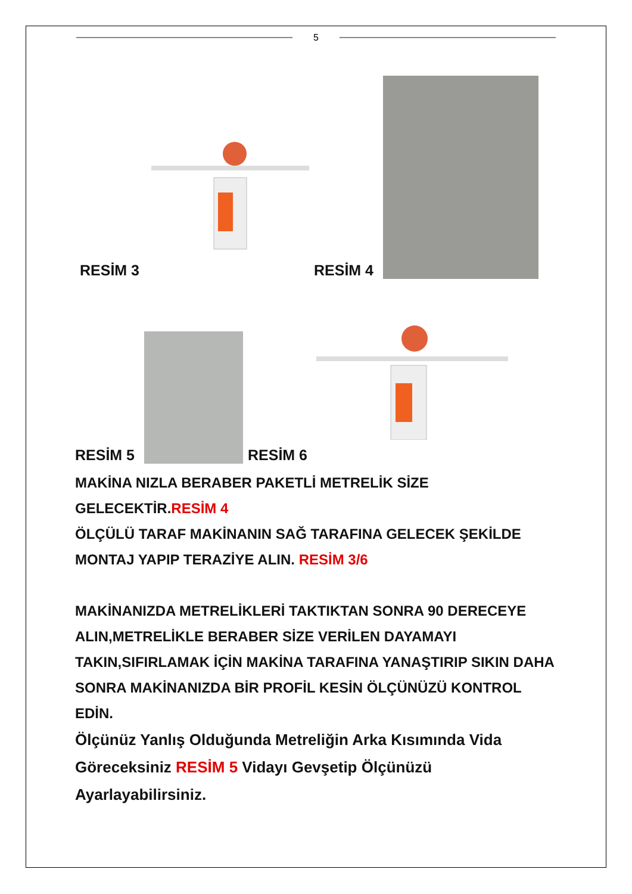5
RESİM 3 RESİM 4
RESİM 5
RESİM 6
MAKİNA NIZLA BERABER PAKETLİ METRELİK SİZE GELECEKTİR.RESİM 4
ÖLÇÜLÜ TARAF MAKİNANIN SAĞ TARAFINA GELECEK ŞEKİLDE MONTAJ YAPIP TERAZİYE ALIN. RESİM 3/6
MAKİNANIZDA METRELİKLERİ TAKTIKTAN SONRA 90 DERECEYE ALIN,METRELİKLE BERABER SİZE VERİLEN DAYAMAYI TAKIN,SIFIRLAMAK İÇİN MAKİNA TARAFINA YANAŞTIRIP SIKIN DAHA SONRA MAKİNANIZDA BİR PROFİL KESİN ÖLÇÜNÜZÜ KONTROL EDİN.
Ölçünüz Yanlış Olduğunda Metreliğin Arka Kısımında Vida Göreceksiniz RESİM 5 Vidayı Gevşetip Ölçünüzü Ayarlayabilirsiniz.